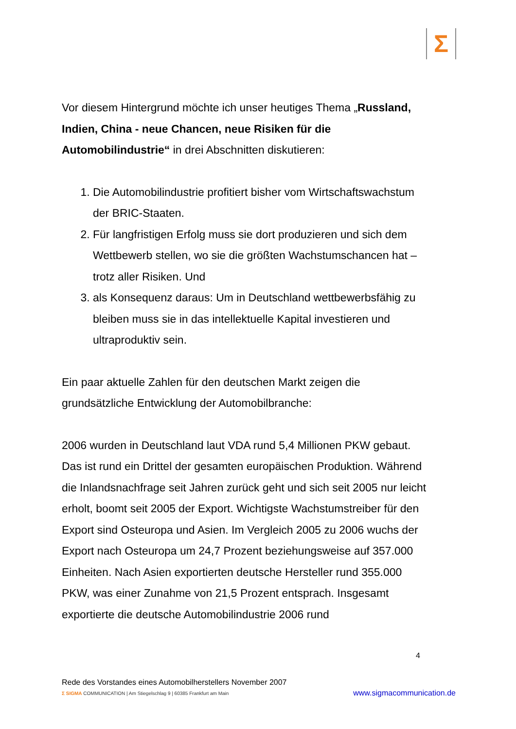Σ
Vor diesem Hintergrund möchte ich unser heutiges Thema „Russland, Indien, China - neue Chancen, neue Risiken für die Automobilindustrie“ in drei Abschnitten diskutieren:
1. Die Automobilindustrie profitiert bisher vom Wirtschaftswachstum der BRIC-Staaten.
2. Für langfristigen Erfolg muss sie dort produzieren und sich dem Wettbewerb stellen, wo sie die größten Wachstumschancen hat – trotz aller Risiken. Und
3. als Konsequenz daraus: Um in Deutschland wettbewerbsfähig zu bleiben muss sie in das intellektuelle Kapital investieren und ultraproduktiv sein.
Ein paar aktuelle Zahlen für den deutschen Markt zeigen die grundsätzliche Entwicklung der Automobilbranche:
2006 wurden in Deutschland laut VDA rund 5,4 Millionen PKW gebaut. Das ist rund ein Drittel der gesamten europäischen Produktion. Während die Inlandsnachfrage seit Jahren zurück geht und sich seit 2005 nur leicht erholt, boomt seit 2005 der Export. Wichtigste Wachstumstreiber für den Export sind Osteuropa und Asien. Im Vergleich 2005 zu 2006 wuchs der Export nach Osteuropa um 24,7 Prozent beziehungsweise auf 357.000 Einheiten. Nach Asien exportierten deutsche Hersteller rund 355.000 PKW, was einer Zunahme von 21,5 Prozent entsprach. Insgesamt exportierte die deutsche Automobilindustrie 2006 rund
4
Rede des Vorstandes eines Automobilherstellers November 2007
Σ SIGMA COMMUNICATION | Am Stiegelschlag 9 | 60385 Frankfurt am Main www.sigmacommunication.de